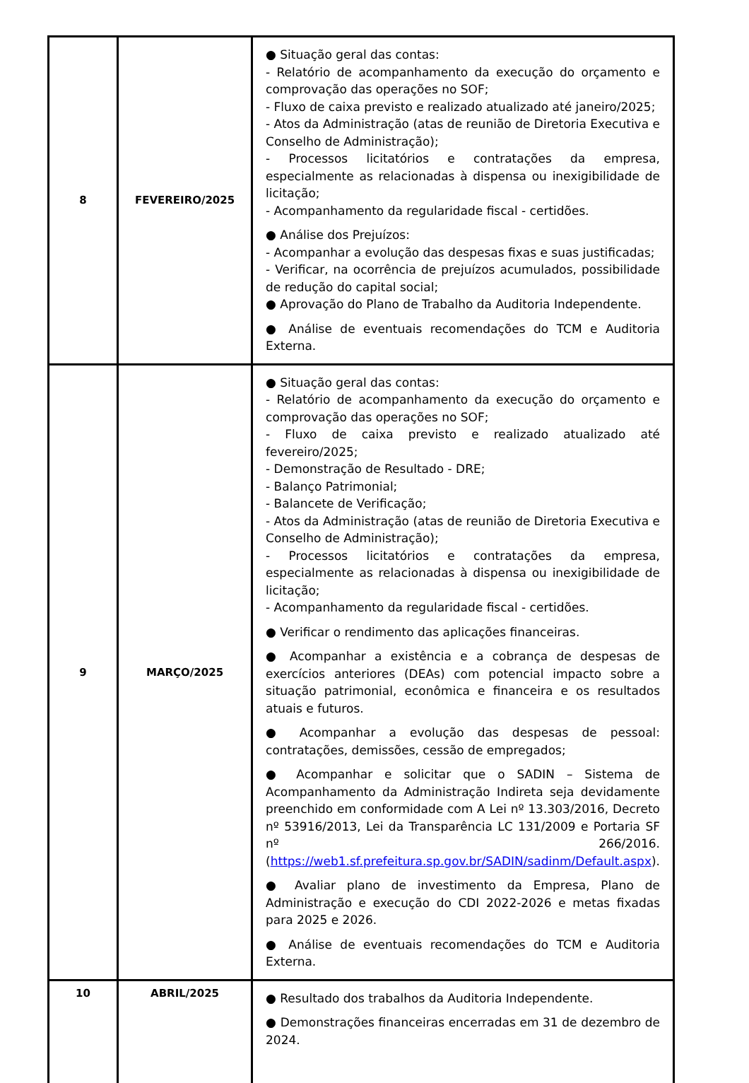| 8 | FEVEREIRO/2025 | ● Situação geral das contas: - Relatório de acompanhamento da execução do orçamento e comprovação das operações no SOF; - Fluxo de caixa previsto e realizado atualizado até janeiro/2025; - Atos da Administração (atas de reunião de Diretoria Executiva e Conselho de Administração); - Processos licitatórios e contratações da empresa, especialmente as relacionadas à dispensa ou inexigibilidade de licitação; - Acompanhamento da regularidade fiscal - certidões. ● Análise dos Prejuízos: - Acompanhar a evolução das despesas fixas e suas justificadas; - Verificar, na ocorrência de prejuízos acumulados, possibilidade de redução do capital social; ● Aprovação do Plano de Trabalho da Auditoria Independente. ● Análise de eventuais recomendações do TCM e Auditoria Externa. |
| 9 | MARÇO/2025 | ● Situação geral das contas: - Relatório de acompanhamento da execução do orçamento e comprovação das operações no SOF; - Fluxo de caixa previsto e realizado atualizado até fevereiro/2025; - Demonstração de Resultado - DRE; - Balanço Patrimonial; - Balancete de Verificação; - Atos da Administração (atas de reunião de Diretoria Executiva e Conselho de Administração); - Processos licitatórios e contratações da empresa, especialmente as relacionadas à dispensa ou inexigibilidade de licitação; - Acompanhamento da regularidade fiscal - certidões. ● Verificar o rendimento das aplicações financeiras. ● Acompanhar a existência e a cobrança de despesas de exercícios anteriores (DEAs) com potencial impacto sobre a situação patrimonial, econômica e financeira e os resultados atuais e futuros. ● Acompanhar a evolução das despesas de pessoal: contratações, demissões, cessão de empregados; ● Acompanhar e solicitar que o SADIN – Sistema de Acompanhamento da Administração Indireta seja devidamente preenchido em conformidade com A Lei nº 13.303/2016, Decreto nº 53916/2013, Lei da Transparência LC 131/2009 e Portaria SF nº 266/2016. ( https://web1.sf.prefeitura.sp.gov.br/SADIN/sadinm/Default.aspx ). ● Avaliar plano de investimento da Empresa, Plano de Administração e execução do CDI 2022-2026 e metas fixadas para 2025 e 2026. ● Análise de eventuais recomendações do TCM e Auditoria Externa. |
| 10 | ABRIL/2025 | ● Resultado dos trabalhos da Auditoria Independente. ● Demonstrações financeiras encerradas em 31 de dezembro de 2024. |